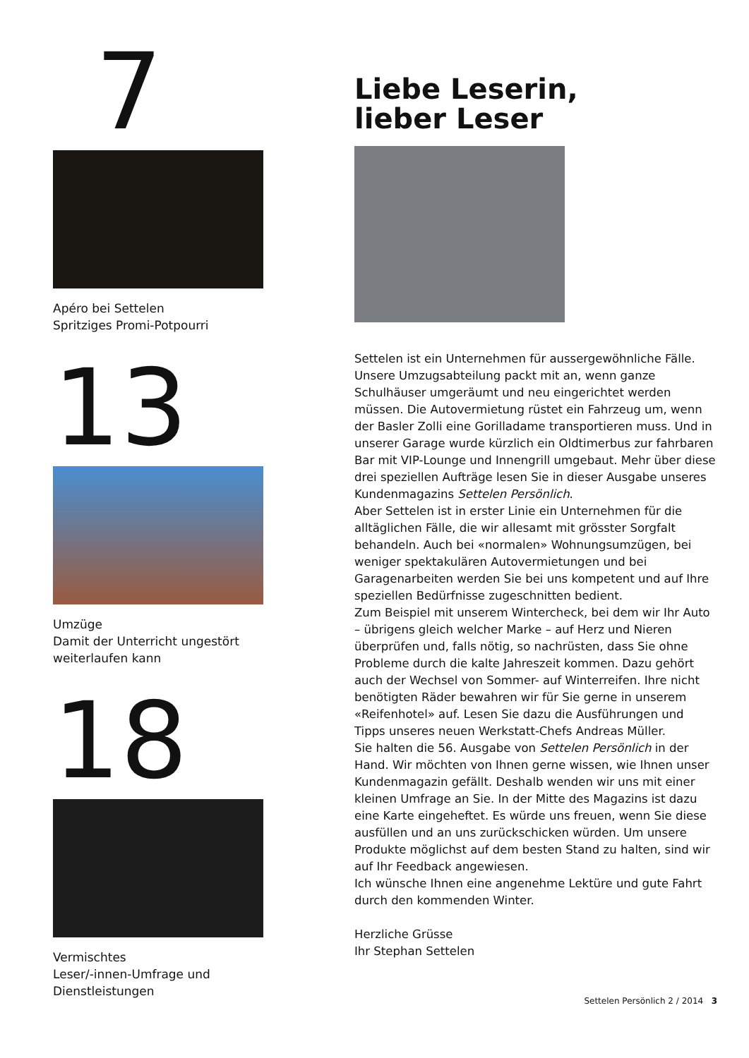7
Apéro bei Settelen
Spritziges Promi-Potpourri
13
Umzüge
Damit der Unterricht ungestört weiterlaufen kann
18
Vermischtes
Leser/-innen-Umfrage und Dienstleistungen
Liebe Leserin,
lieber Leser
Settelen ist ein Unternehmen für aussergewöhnliche Fälle. Unsere Umzugsabteilung packt mit an, wenn ganze Schulhäuser umgeräumt und neu eingerichtet werden müssen. Die Autovermietung rüstet ein Fahrzeug um, wenn der Basler Zolli eine Gorilladame transportieren muss. Und in unserer Garage wurde kürzlich ein Oldtimerbus zur fahrbaren Bar mit VIP-Lounge und Innengrill umgebaut. Mehr über diese drei speziellen Aufträge lesen Sie in dieser Ausgabe unseres Kundenmagazins Settelen Persönlich.
Aber Settelen ist in erster Linie ein Unternehmen für die alltäglichen Fälle, die wir allesamt mit grösster Sorgfalt behandeln. Auch bei «normalen» Wohnungsumzügen, bei weniger spektakulären Autovermietungen und bei Garagenarbeiten werden Sie bei uns kompetent und auf Ihre speziellen Bedürfnisse zugeschnitten bedient.
Zum Beispiel mit unserem Wintercheck, bei dem wir Ihr Auto – übrigens gleich welcher Marke – auf Herz und Nieren überprüfen und, falls nötig, so nachrüsten, dass Sie ohne Probleme durch die kalte Jahreszeit kommen. Dazu gehört auch der Wechsel von Sommer- auf Winterreifen. Ihre nicht benötigten Räder bewahren wir für Sie gerne in unserem «Reifenhotel» auf. Lesen Sie dazu die Ausführungen und Tipps unseres neuen Werkstatt-Chefs Andreas Müller.
Sie halten die 56. Ausgabe von Settelen Persönlich in der Hand. Wir möchten von Ihnen gerne wissen, wie Ihnen unser Kundenmagazin gefällt. Deshalb wenden wir uns mit einer kleinen Umfrage an Sie. In der Mitte des Magazins ist dazu eine Karte eingeheftet. Es würde uns freuen, wenn Sie diese ausfüllen und an uns zurückschicken würden. Um unsere Produkte möglichst auf dem besten Stand zu halten, sind wir auf Ihr Feedback angewiesen.
Ich wünsche Ihnen eine angenehme Lektüre und gute Fahrt durch den kommenden Winter.
Herzliche Grüsse
Ihr Stephan Settelen
Settelen Persönlich 2 / 2014 3